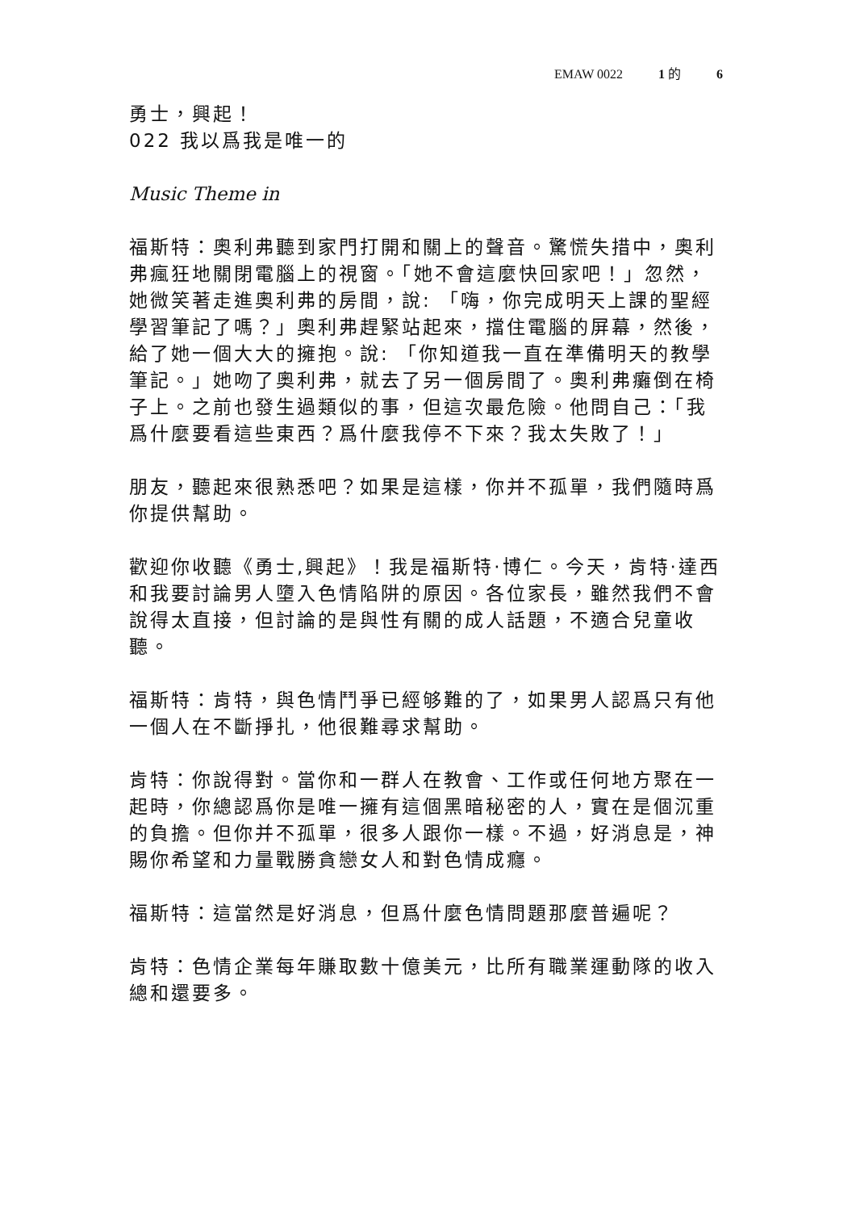EMAW 0022 1 的 6
勇士，興起！
022 我以爲我是唯一的
Music Theme in
福斯特：奧利弗聽到家門打開和關上的聲音。驚慌失措中，奧利弗瘋狂地關閉電腦上的視窗。「她不會這麼快回家吧！」忽然，她微笑著走進奧利弗的房間，說: 「嗨，你完成明天上課的聖經學習筆記了嗎？」奧利弗趕緊站起來，擋住電腦的屏幕，然後，給了她一個大大的擁抱。說: 「你知道我一直在準備明天的教學筆記。」她吻了奧利弗，就去了另一個房間了。奧利弗癱倒在椅子上。之前也發生過類似的事，但這次最危險。他問自己：「我爲什麼要看這些東西？爲什麼我停不下來？我太失敗了！」
朋友，聽起來很熟悉吧？如果是這樣，你并不孤單，我們隨時爲你提供幫助。
歡迎你收聽《勇士,興起》！我是福斯特·博仁。今天，肯特·達西和我要討論男人墮入色情陷阱的原因。各位家長，雖然我們不會說得太直接，但討論的是與性有關的成人話題，不適合兒童收聽。
福斯特：肯特，與色情鬥爭已經够難的了，如果男人認爲只有他一個人在不斷掙扎，他很難尋求幫助。
肯特：你說得對。當你和一群人在教會、工作或任何地方聚在一起時，你總認爲你是唯一擁有這個黑暗秘密的人，實在是個沉重的負擔。但你并不孤單，很多人跟你一樣。不過，好消息是，神賜你希望和力量戰勝貪戀女人和對色情成癮。
福斯特：這當然是好消息，但爲什麼色情問題那麼普遍呢？
肯特：色情企業每年賺取數十億美元，比所有職業運動隊的收入總和還要多。